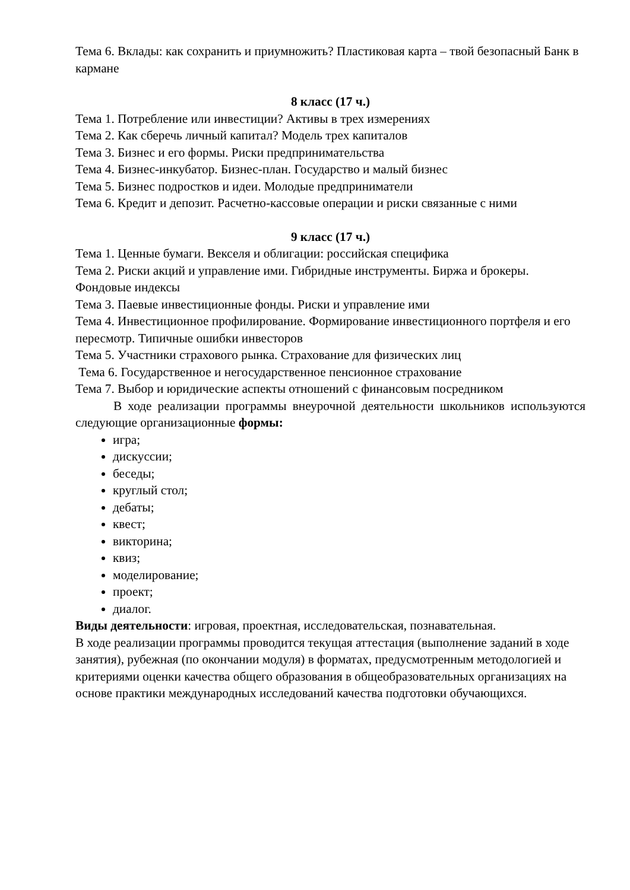Тема 6. Вклады: как сохранить и приумножить? Пластиковая карта – твой безопасный Банк в кармане
8 класс (17 ч.)
Тема 1. Потребление или инвестиции? Активы в трех измерениях
Тема 2. Как сберечь личный капитал? Модель трех капиталов
Тема 3. Бизнес и его формы. Риски предпринимательства
Тема 4. Бизнес-инкубатор. Бизнес-план. Государство и малый бизнес
Тема 5. Бизнес подростков и идеи. Молодые предприниматели
Тема 6. Кредит и депозит. Расчетно-кассовые операции и риски связанные с ними
9 класс (17 ч.)
Тема 1. Ценные бумаги. Векселя и облигации: российская специфика
Тема 2. Риски акций и управление ими. Гибридные инструменты. Биржа и брокеры. Фондовые индексы
Тема 3. Паевые инвестиционные фонды. Риски и управление ими
Тема 4. Инвестиционное профилирование. Формирование инвестиционного портфеля и его пересмотр. Типичные ошибки инвесторов
Тема 5. Участники страхового рынка. Страхование для физических лиц
Тема 6. Государственное и негосударственное пенсионное страхование
Тема 7. Выбор и юридические аспекты отношений с финансовым посредником
В ходе реализации программы внеурочной деятельности школьников используются следующие организационные формы:
игра;
дискуссии;
беседы;
круглый стол;
дебаты;
квест;
викторина;
квиз;
моделирование;
проект;
диалог.
Виды деятельности: игровая, проектная, исследовательская, познавательная.
В ходе реализации программы проводится текущая аттестация (выполнение заданий в ходе занятия), рубежная (по окончании модуля) в форматах, предусмотренным методологией и критериями оценки качества общего образования в общеобразовательных организациях на основе практики международных исследований качества подготовки обучающихся.